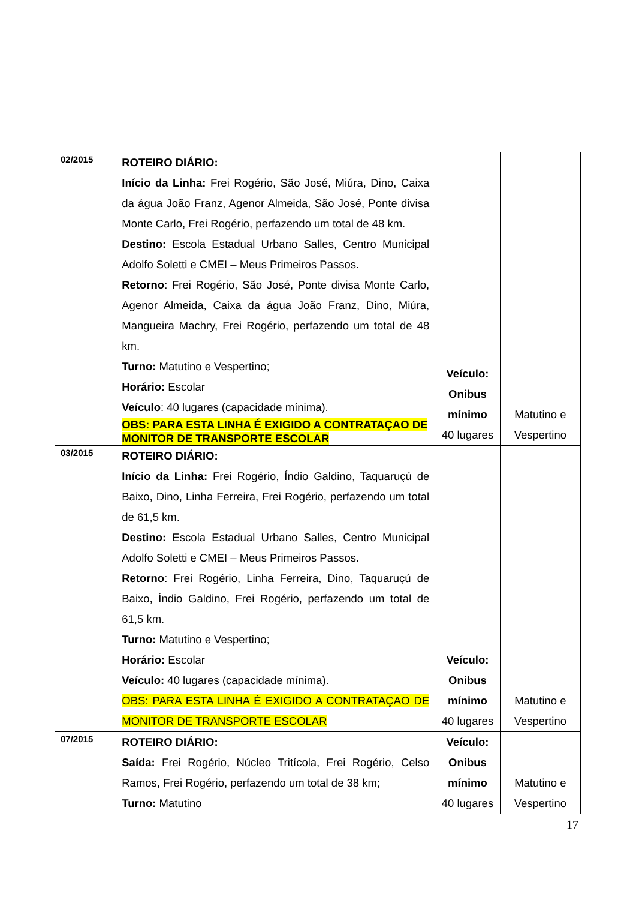| 02/2015 | ROTEIRO DIÁRIO: Início da Linha: Frei Rogério, São José, Miúra, Dino, Caixa da água João Franz, Agenor Almeida, São José, Ponte divisa Monte Carlo, Frei Rogério, perfazendo um total de 48 km. Destino: Escola Estadual Urbano Salles, Centro Municipal Adolfo Soletti e CMEI – Meus Primeiros Passos. Retorno : Frei Rogério, São José, Ponte divisa Monte Carlo, Agenor Almeida, Caixa da água João Franz, Dino, Miúra, Mangueira Machry, Frei Rogério, perfazendo um total de 48 km. Turno: Matutino e Vespertino; Horário: Escolar Veículo : 40 lugares (capacidade mínima). OBS: PARA ESTA LINHA É EXIGIDO A CONTRATAÇAO DE MONITOR DE TRANSPORTE ESCOLAR | Veículo: Onibus mínimo 40 lugares | Matutino e Vespertino |
| 03/2015 | ROTEIRO DIÁRIO: Início da Linha: Frei Rogério, Índio Galdino, Taquaruçú de Baixo, Dino, Linha Ferreira, Frei Rogério, perfazendo um total de 61,5 km. Destino: Escola Estadual Urbano Salles, Centro Municipal Adolfo Soletti e CMEI – Meus Primeiros Passos. Retorno : Frei Rogério, Linha Ferreira, Dino, Taquaruçú de Baixo, Índio Galdino, Frei Rogério, perfazendo um total de 61,5 km. Turno: Matutino e Vespertino; Horário: Escolar Veículo: 40 lugares (capacidade mínima). OBS: PARA ESTA LINHA É EXIGIDO A CONTRATAÇAO DE MONITOR DE TRANSPORTE ESCOLAR | Veículo: Onibus mínimo 40 lugares | Matutino e Vespertino |
| 07/2015 | ROTEIRO DIÁRIO: Saída: Frei Rogério, Núcleo Tritícola, Frei Rogério, Celso Ramos, Frei Rogério, perfazendo um total de 38 km; Turno: Matutino | Veículo: Onibus mínimo 40 lugares | Matutino e Vespertino |
17